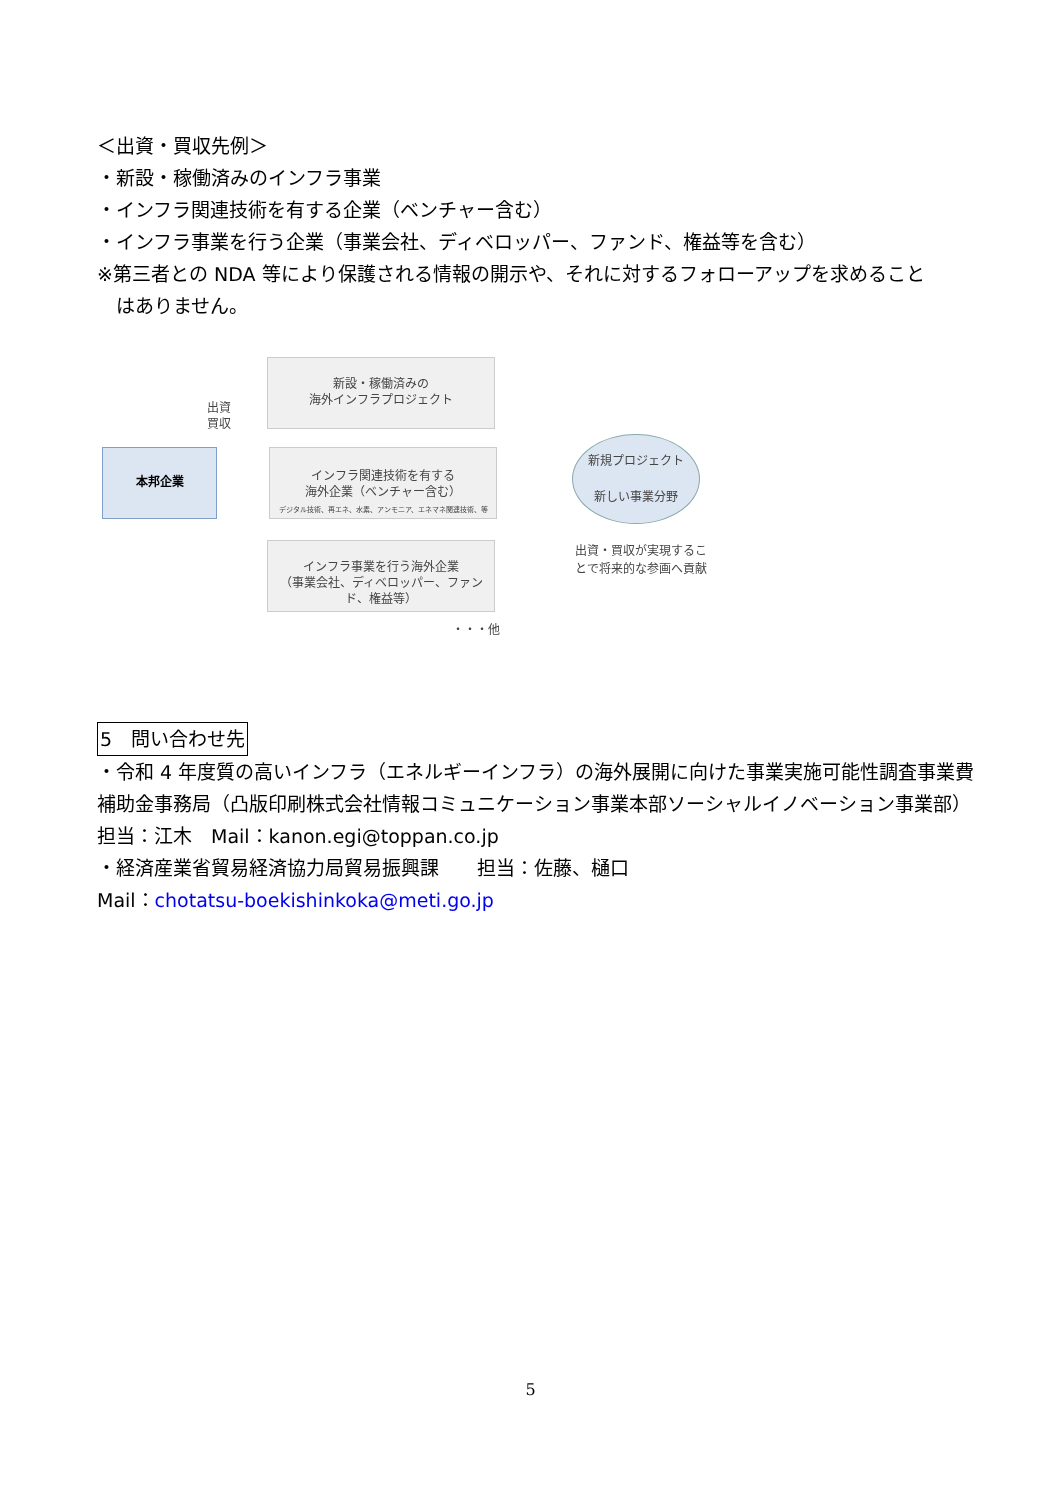＜出資・買収先例＞
・新設・稼働済みのインフラ事業
・インフラ関連技術を有する企業（ベンチャー含む）
・インフラ事業を行う企業（事業会社、ディベロッパー、ファンド、権益等を含む）
※第三者との NDA 等により保護される情報の開示や、それに対するフォローアップを求めること
　はありません。
本邦企業
出資
買収
新設・稼働済みの
海外インフラプロジェクト
インフラ関連技術を有する
海外企業（ベンチャー含む）
デジタル技術、再エネ、水素、アンモニア、エネマネ関連技術、等
インフラ事業を行う海外企業
（事業会社、ディベロッパー、ファンド、権益等）
・・・他
新規プロジェクト
新しい事業分野
出資・買収が実現するこ
とで将来的な参画へ貢献
5　問い合わせ先
・令和 4 年度質の高いインフラ（エネルギーインフラ）の海外展開に向けた事業実施可能性調査事業費補助金事務局（凸版印刷株式会社情報コミュニケーション事業本部ソーシャルイノベーション事業部）担当：江木　Mail：kanon.egi@toppan.co.jp
・経済産業省貿易経済協力局貿易振興課　　担当：佐藤、樋口
Mail：chotatsu-boekishinkoka@meti.go.jp
5